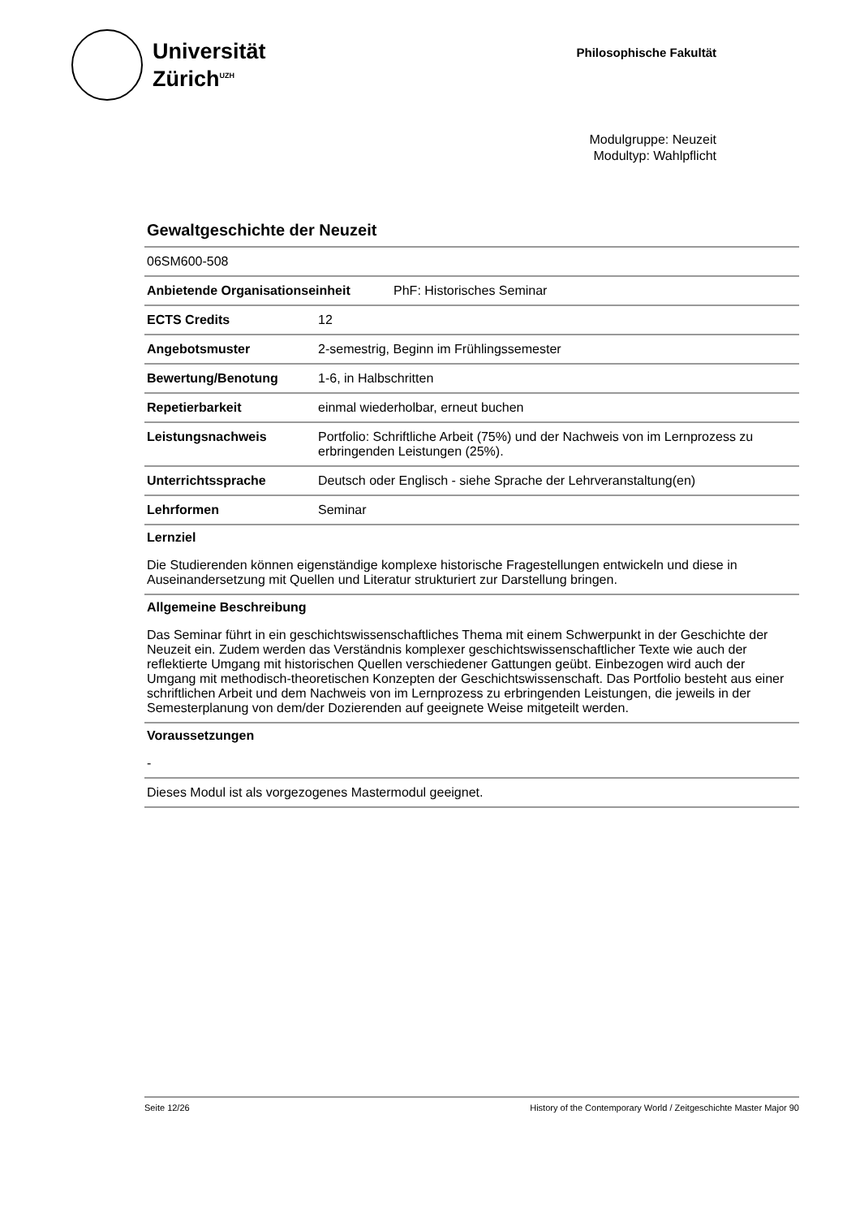Universität
Zürich<sup>UZH</sup>
Philosophische Fakultät
Modulgruppe: Neuzeit
Modultyp: Wahlpflicht
Gewaltgeschichte der Neuzeit
06SM600-508
Anbietende Organisationseinheit PhF: Historisches Seminar
| ECTS Credits | 12 |
| Angebotsmuster | 2-semestrig, Beginn im Frühlingssemester |
| Bewertung/Benotung | 1-6, in Halbschritten |
| Repetierbarkeit | einmal wiederholbar, erneut buchen |
| Leistungsnachweis | Portfolio: Schriftliche Arbeit (75%) und der Nachweis von im Lernprozess zu erbringenden Leistungen (25%). |
| Unterrichtssprache | Deutsch oder Englisch - siehe Sprache der Lehrveranstaltung(en) |
| Lehrformen | Seminar |
Lernziel
Die Studierenden können eigenständige komplexe historische Fragestellungen entwickeln und diese in Auseinandersetzung mit Quellen und Literatur strukturiert zur Darstellung bringen.
Allgemeine Beschreibung
Das Seminar führt in ein geschichtswissenschaftliches Thema mit einem Schwerpunkt in der Geschichte der Neuzeit ein. Zudem werden das Verständnis komplexer geschichtswissenschaftlicher Texte wie auch der reflektierte Umgang mit historischen Quellen verschiedener Gattungen geübt. Einbezogen wird auch der Umgang mit methodisch-theoretischen Konzepten der Geschichtswissenschaft. Das Portfolio besteht aus einer schriftlichen Arbeit und dem Nachweis von im Lernprozess zu erbringenden Leistungen, die jeweils in der Semesterplanung von dem/der Dozierenden auf geeignete Weise mitgeteilt werden.
Voraussetzungen
-
Dieses Modul ist als vorgezogenes Mastermodul geeignet.
Seite 12/26 History of the Contemporary World / Zeitgeschichte Master Major 90